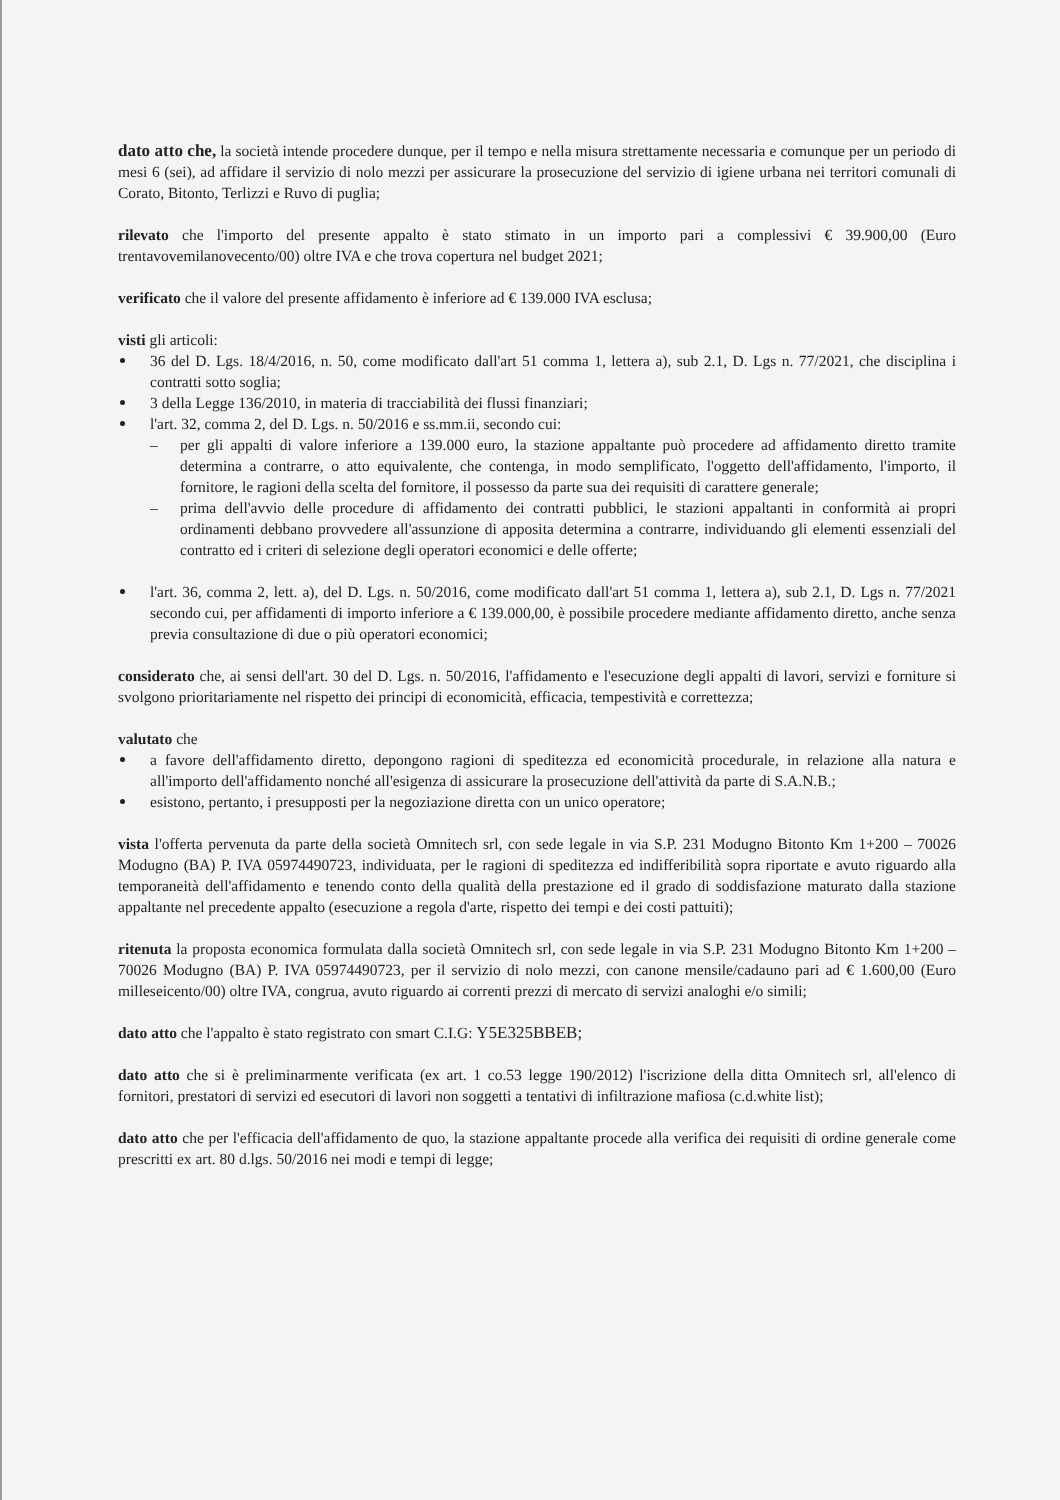dato atto che, la società intende procedere dunque, per il tempo e nella misura strettamente necessaria e comunque per un periodo di mesi 6 (sei), ad affidare il servizio di nolo mezzi per assicurare la prosecuzione del servizio di igiene urbana nei territori comunali di Corato, Bitonto, Terlizzi e Ruvo di puglia;
rilevato che l'importo del presente appalto è stato stimato in un importo pari a complessivi € 39.900,00 (Euro trentavovemilanovecento/00) oltre IVA e che trova copertura nel budget 2021;
verificato che il valore del presente affidamento è inferiore ad € 139.000 IVA esclusa;
visti gli articoli:
36 del D. Lgs. 18/4/2016, n. 50, come modificato dall'art 51 comma 1, lettera a), sub 2.1, D. Lgs n. 77/2021, che disciplina i contratti sotto soglia;
3 della Legge 136/2010, in materia di tracciabilità dei flussi finanziari;
l'art. 32, comma 2, del D. Lgs. n. 50/2016 e ss.mm.ii, secondo cui:
per gli appalti di valore inferiore a 139.000 euro, la stazione appaltante può procedere ad affidamento diretto tramite determina a contrarre, o atto equivalente, che contenga, in modo semplificato, l'oggetto dell'affidamento, l'importo, il fornitore, le ragioni della scelta del fornitore, il possesso da parte sua dei requisiti di carattere generale;
prima dell'avvio delle procedure di affidamento dei contratti pubblici, le stazioni appaltanti in conformità ai propri ordinamenti debbano provvedere all'assunzione di apposita determina a contrarre, individuando gli elementi essenziali del contratto ed i criteri di selezione degli operatori economici e delle offerte;
l'art. 36, comma 2, lett. a), del D. Lgs. n. 50/2016, come modificato dall'art 51 comma 1, lettera a), sub 2.1, D. Lgs n. 77/2021 secondo cui, per affidamenti di importo inferiore a € 139.000,00, è possibile procedere mediante affidamento diretto, anche senza previa consultazione di due o più operatori economici;
considerato che, ai sensi dell'art. 30 del D. Lgs. n. 50/2016, l'affidamento e l'esecuzione degli appalti di lavori, servizi e forniture si svolgono prioritariamente nel rispetto dei principi di economicità, efficacia, tempestività e correttezza;
valutato che
a favore dell'affidamento diretto, depongono ragioni di speditezza ed economicità procedurale, in relazione alla natura e all'importo dell'affidamento nonché all'esigenza di assicurare la prosecuzione dell'attività da parte di S.A.N.B.;
esistono, pertanto, i presupposti per la negoziazione diretta con un unico operatore;
vista l'offerta pervenuta da parte della società Omnitech srl, con sede legale in via S.P. 231 Modugno Bitonto Km 1+200 – 70026 Modugno (BA) P. IVA 05974490723, individuata, per le ragioni di speditezza ed indifferibilità sopra riportate e avuto riguardo alla temporaneità dell'affidamento e tenendo conto della qualità della prestazione ed il grado di soddisfazione maturato dalla stazione appaltante nel precedente appalto (esecuzione a regola d'arte, rispetto dei tempi e dei costi pattuiti);
ritenuta la proposta economica formulata dalla società Omnitech srl, con sede legale in via S.P. 231 Modugno Bitonto Km 1+200 – 70026 Modugno (BA) P. IVA 05974490723, per il servizio di nolo mezzi, con canone mensile/cadauno pari ad € 1.600,00 (Euro milleseicento/00) oltre IVA, congrua, avuto riguardo ai correnti prezzi di mercato di servizi analoghi e/o simili;
dato atto che l'appalto è stato registrato con smart C.I.G: Y5E325BBEB;
dato atto che si è preliminarmente verificata (ex art. 1 co.53 legge 190/2012) l'iscrizione della ditta Omnitech srl, all'elenco di fornitori, prestatori di servizi ed esecutori di lavori non soggetti a tentativi di infiltrazione mafiosa (c.d.white list);
dato atto che per l'efficacia dell'affidamento de quo, la stazione appaltante procede alla verifica dei requisiti di ordine generale come prescritti ex art. 80 d.lgs. 50/2016 nei modi e tempi di legge;